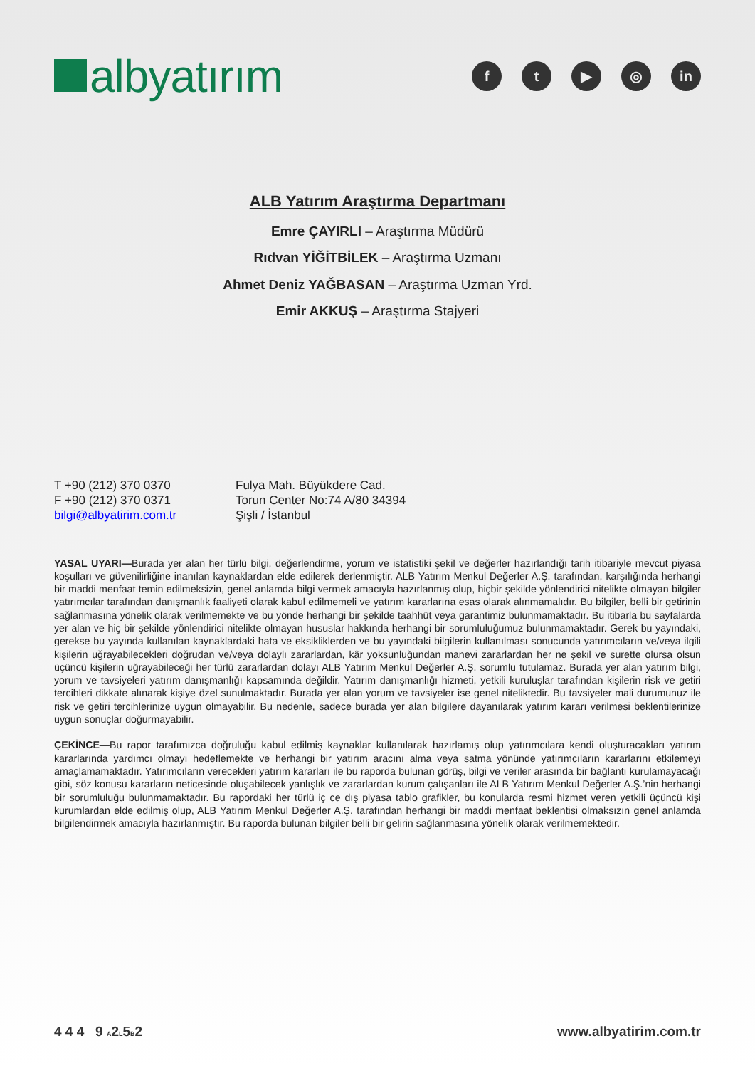albyatırım
f t ▶ ◎ in
ALB Yatırım Araştırma Departmanı
Emre ÇAYIRLI – Araştırma Müdürü
Rıdvan YİĞİTBİLEK – Araştırma Uzmanı
Ahmet Deniz YAĞBASAN – Araştırma Uzman Yrd.
Emir AKKUŞ – Araştırma Stajyeri
T +90 (212) 370 0370
F +90 (212) 370 0371
bilgi@albyatirim.com.tr
Fulya Mah. Büyükdere Cad. Torun Center No:74 A/80 34394 Şişli / İstanbul
YASAL UYARI—Burada yer alan her türlü bilgi, değerlendirme, yorum ve istatistiki şekil ve değerler hazırlandığı tarih itibariyle mevcut piyasa koşulları ve güvenilirliğine inanılan kaynaklardan elde edilerek derlenmiştir. ALB Yatırım Menkul Değerler A.Ş. tarafından, karşılığında herhangi bir maddi menfaat temin edilmeksizin, genel anlamda bilgi vermek amacıyla hazırlanmış olup, hiçbir şekilde yönlendirici nitelikte olmayan bilgiler yatırımcılar tarafından danışmanlık faaliyeti olarak kabul edilmemeli ve yatırım kararlarına esas olarak alınmamalıdır. Bu bilgiler, belli bir getirinin sağlanmasına yönelik olarak verilmemekte ve bu yönde herhangi bir şekilde taahhüt veya garantimiz bulunmamaktadır. Bu itibarla bu sayfalarda yer alan ve hiç bir şekilde yönlendirici nitelikte olmayan hususlar hakkında herhangi bir sorumluluğumuz bulunmamaktadır. Gerek bu yayındaki, gerekse bu yayında kullanılan kaynaklardaki hata ve eksikliklerden ve bu yayındaki bilgilerin kullanılması sonucunda yatırımcıların ve/veya ilgili kişilerin uğrayabilecekleri doğrudan ve/veya dolaylı zararlardan, kâr yoksunluğundan manevi zararlardan her ne şekil ve surette olursa olsun üçüncü kişilerin uğrayabileceği her türlü zararlardan dolayı ALB Yatırım Menkul Değerler A.Ş. sorumlu tutulamaz. Burada yer alan yatırım bilgi, yorum ve tavsiyeleri yatırım danışmanlığı kapsamında değildir. Yatırım danışmanlığı hizmeti, yetkili kuruluşlar tarafından kişilerin risk ve getiri tercihleri dikkate alınarak kişiye özel sunulmaktadır. Burada yer alan yorum ve tavsiyeler ise genel niteliktedir. Bu tavsiyeler mali durumunuz ile risk ve getiri tercihlerinize uygun olmayabilir. Bu nedenle, sadece burada yer alan bilgilere dayanılarak yatırım kararı verilmesi beklentilerinize uygun sonuçlar doğurmayabilir.
ÇEKİNCE—Bu rapor tarafımızca doğruluğu kabul edilmiş kaynaklar kullanılarak hazırlamış olup yatırımcılara kendi oluşturacakları yatırım kararlarında yardımcı olmayı hedeflemekte ve herhangi bir yatırım aracını alma veya satma yönünde yatırımcıların kararlarını etkilemeyi amaçlamamaktadır. Yatırımcıların verecekleri yatırım kararları ile bu raporda bulunan görüş, bilgi ve veriler arasında bir bağlantı kurulamayacağı gibi, söz konusu kararların neticesinde oluşabilecek yanlışlık ve zararlardan kurum çalışanları ile ALB Yatırım Menkul Değerler A.Ş.’nin herhangi bir sorumluluğu bulunmamaktadır. Bu rapordaki her türlü iç ce dış piyasa tablo grafikler, bu konularda resmi hizmet veren yetkili üçüncü kişi kurumlardan elde edilmiş olup, ALB Yatırım Menkul Değerler A.Ş. tarafından herhangi bir maddi menfaat beklentisi olmaksızın genel anlamda bilgilendirmek amacıyla hazırlanmıştır. Bu raporda bulunan bilgiler belli bir gelirin sağlanmasına yönelik olarak verilmemektedir.
4 4 4 9 A2L5B2 www.albyatirim.com.tr